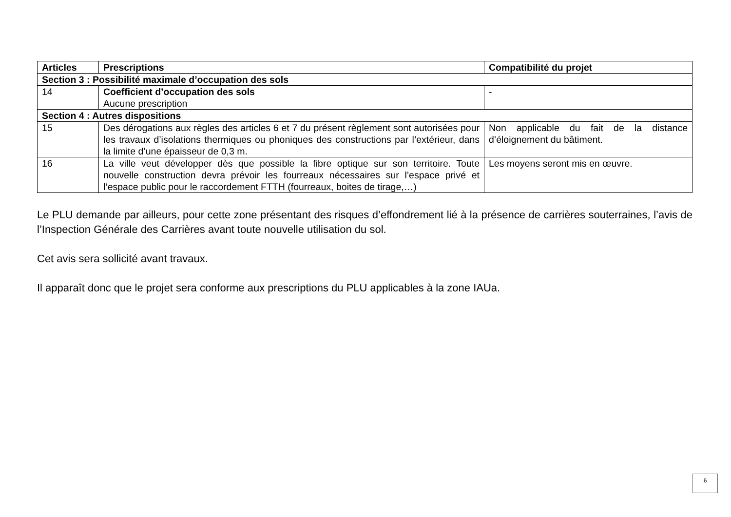| Articles | Prescriptions | Compatibilité du projet |
| --- | --- | --- |
| Section 3 : Possibilité maximale d’occupation des sols | | |
| 14 | Coefficient d’occupation des sols Aucune prescription | - |
| Section 4 : Autres dispositions | | |
| 15 | Des dérogations aux règles des articles 6 et 7 du présent règlement sont autorisées pour les travaux d’isolations thermiques ou phoniques des constructions par l’extérieur, dans la limite d’une épaisseur de 0,3 m. | Non applicable du fait de la distance d’éloignement du bâtiment. |
| 16 | La ville veut développer dès que possible la fibre optique sur son territoire. Toute nouvelle construction devra prévoir les fourreaux nécessaires sur l’espace privé et l’espace public pour le raccordement FTTH (fourreaux, boites de tirage,…) | Les moyens seront mis en œuvre. |
Le PLU demande par ailleurs, pour cette zone présentant des risques d’effondrement lié à la présence de carrières souterraines, l’avis de l’Inspection Générale des Carrières avant toute nouvelle utilisation du sol.
Cet avis sera sollicité avant travaux.
Il apparaît donc que le projet sera conforme aux prescriptions du PLU applicables à la zone IAUa.
6